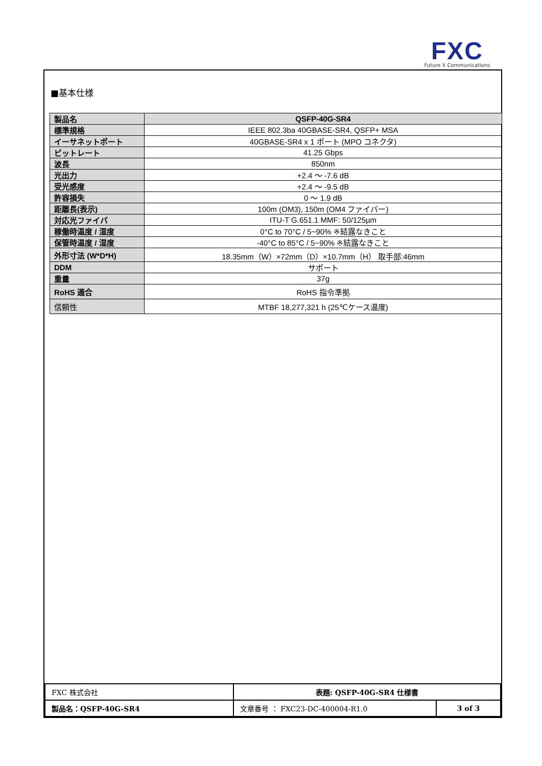FXC
Future X Communications
■基本仕様
| 製品名 | QSFP-40G-SR4 |
| 標準規格 | IEEE 802.3ba 40GBASE-SR4, QSFP+ MSA |
| イーサネットポート | 40GBASE-SR4 x 1 ポート (MPO コネクタ) |
| ビットレート | 41.25 Gbps |
| 波長 | 850nm |
| 光出力 | +2.4 ～ -7.6 dB |
| 受光感度 | +2.4 ～ -9.5 dB |
| 許容損失 | 0 ～ 1.9 dB |
| 距離長(表示) | 100m (OM3), 150m (OM4 ファイバー) |
| 対応光ファイバ | ITU-T G.651.1 MMF: 50/125µm |
| 稼働時温度 / 湿度 | 0°C to 70°C / 5~90% ※結露なきこと |
| 保管時温度 / 湿度 | -40°C to 85°C / 5~90% ※結露なきこと |
| 外形寸法 (W*D*H) | 18.35mm（W）×72mm（D）×10.7mm（H） 取手部:46mm |
| DDM | サポート |
| 重量 | 37g |
| RoHS 適合 | RoHS 指令準拠 |
| 信頼性 | MTBF 18,277,321 h (25℃ケース温度) |
| FXC 株式会社 | 表題: QSFP-40G-SR4 仕様書 | |
| 製品名：QSFP-40G-SR4 | 文章番号 ： FXC23-DC-400004-R1.0 | 3 of 3 |